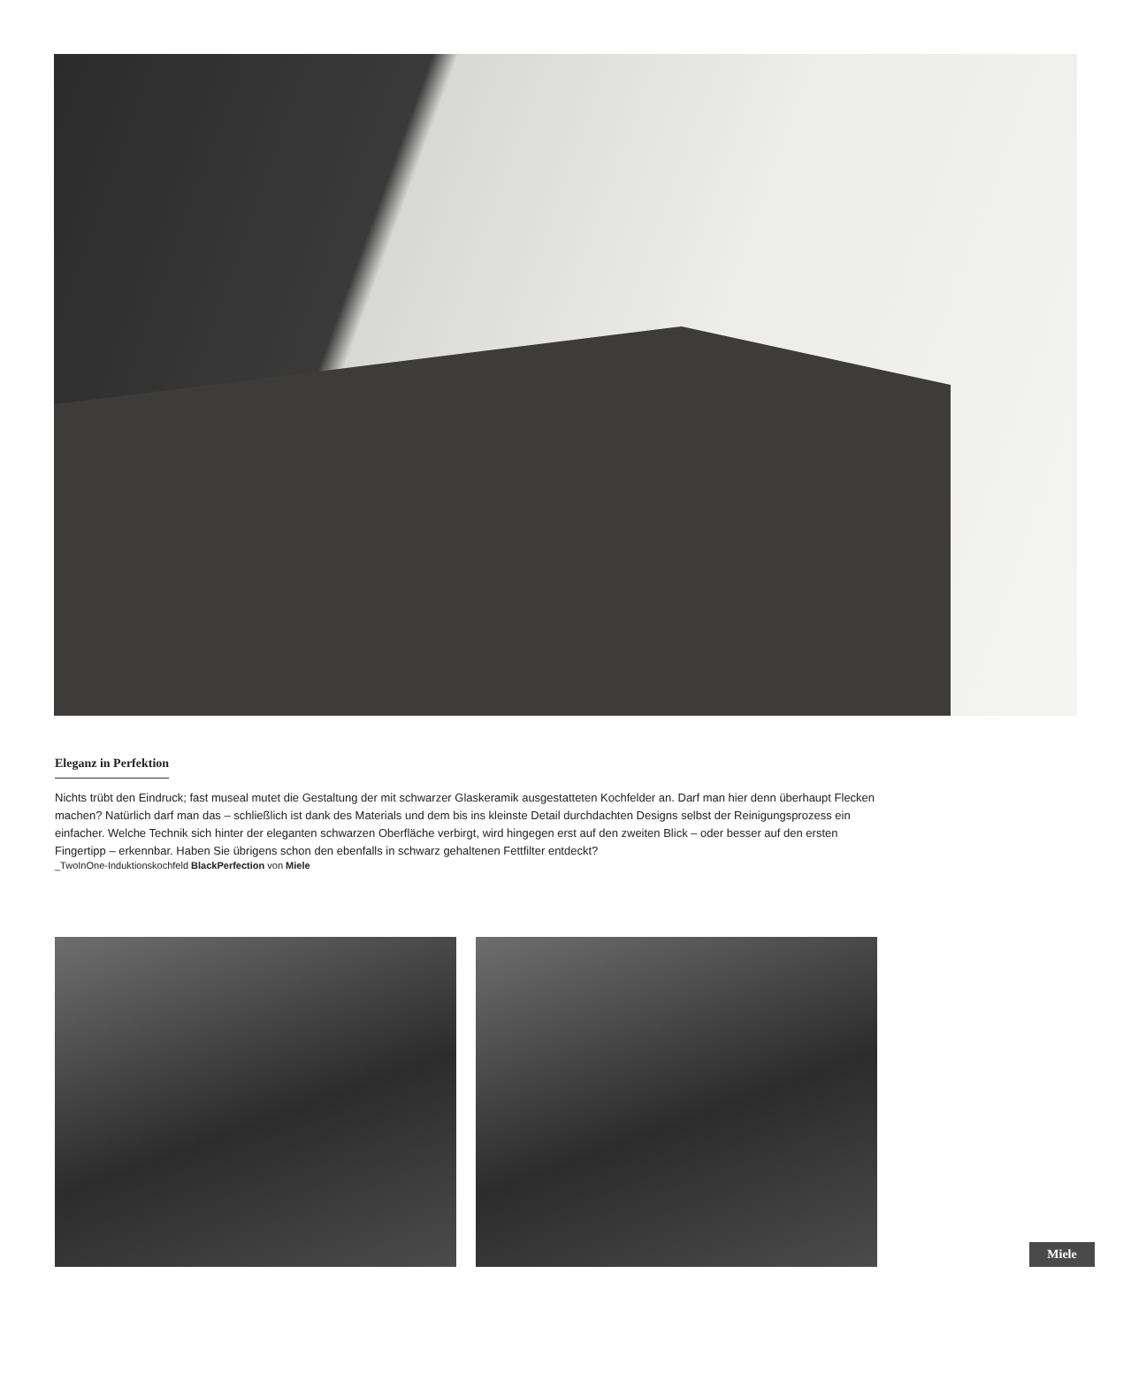Eleganz in Perfektion
Nichts trübt den Eindruck; fast museal mutet die Gestaltung der mit schwarzer Glaskeramik ausgestatteten Kochfelder an. Darf man hier denn überhaupt Flecken machen? Natürlich darf man das – schließlich ist dank des Materials und dem bis ins kleinste Detail durchdachten Designs selbst der Reinigungsprozess ein einfacher. Welche Technik sich hinter der eleganten schwarzen Oberfläche verbirgt, wird hingegen erst auf den zweiten Blick – oder besser auf den ersten Fingertipp – erkennbar. Haben Sie übrigens schon den ebenfalls in schwarz gehaltenen Fettfilter entdeckt?
_TwoInOne-Induktionskochfeld BlackPerfection von Miele
Miele